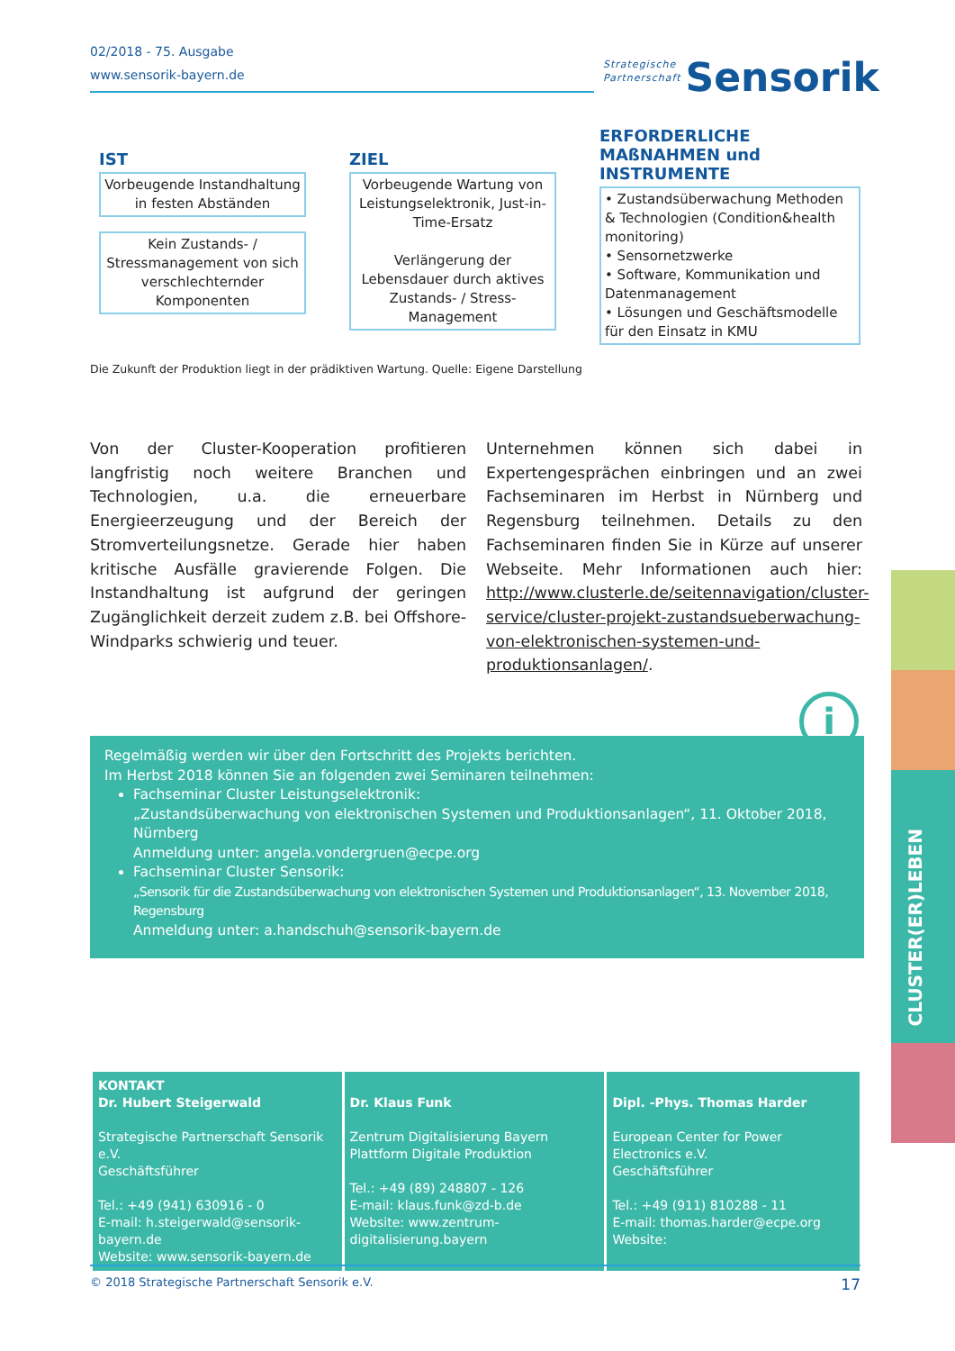02/2018 - 75. Ausgabe
www.sensorik-bayern.de
Strategische
Partnerschaft Sensorik
IST
Vorbeugende Instandhaltung in festen Abständen
Kein Zustands- / Stressmanagement von sich verschlechternder Komponenten
ZIEL
Vorbeugende Wartung von Leistungselektronik, Just-in-Time-Ersatz
Verlängerung der Lebensdauer durch aktives Zustands- / Stress-Management
ERFORDERLICHE MAßNAHMEN und INSTRUMENTE
• Zustandsüberwachung Methoden & Technologien (Condition&health monitoring)
• Sensornetzwerke
• Software, Kommunikation und Datenmanagement
• Lösungen und Geschäftsmodelle für den Einsatz in KMU
Die Zukunft der Produktion liegt in der prädiktiven Wartung. Quelle: Eigene Darstellung
Von der Cluster-Kooperation profitieren langfristig noch weitere Branchen und Technologien, u.a. die erneuerbare Energieerzeugung und der Bereich der Stromverteilungsnetze. Gerade hier haben kritische Ausfälle gravierende Folgen. Die Instandhaltung ist aufgrund der geringen Zugänglichkeit derzeit zudem z.B. bei Offshore-Windparks schwierig und teuer.
Unternehmen können sich dabei in Expertengesprächen einbringen und an zwei Fachseminaren im Herbst in Nürnberg und Regensburg teilnehmen. Details zu den Fachseminaren finden Sie in Kürze auf unserer Webseite. Mehr Informationen auch hier: http://www.clusterle.de/seitennavigation/cluster-service/cluster-projekt-zustandsueberwachung-von-elektronischen-systemen-und-produktionsanlagen/.
i
Regelmäßig werden wir über den Fortschritt des Projekts berichten.
Im Herbst 2018 können Sie an folgenden zwei Seminaren teilnehmen:
Fachseminar Cluster Leistungselektronik:
„Zustandsüberwachung von elektronischen Systemen und Produktionsanlagen“, 11. Oktober 2018, Nürnberg
Anmeldung unter: angela.vondergruen@ecpe.org
Fachseminar Cluster Sensorik:
„Sensorik für die Zustandsüberwachung von elektronischen Systemen und Produktionsanlagen“, 13. November 2018, Regensburg
Anmeldung unter: a.handschuh@sensorik-bayern.de
CLUSTER(ER)LEBEN
| KONTAKT Dr. Hubert Steigerwald Strategische Partnerschaft Sensorik e.V. Geschäftsführer Tel.: +49 (941) 630916 - 0 E-mail: h.steigerwald@sensorik-bayern.de Website: www.sensorik-bayern.de | Dr. Klaus Funk Zentrum Digitalisierung Bayern Plattform Digitale Produktion Tel.: +49 (89) 248807 - 126 E-mail: klaus.funk@zd-b.de Website: www.zentrum-digitalisierung.bayern | Dipl. -Phys. Thomas Harder European Center for Power Electronics e.V. Geschäftsführer Tel.: +49 (911) 810288 - 11 E-mail: thomas.harder@ecpe.org Website: |
© 2018 Strategische Partnerschaft Sensorik e.V. 17